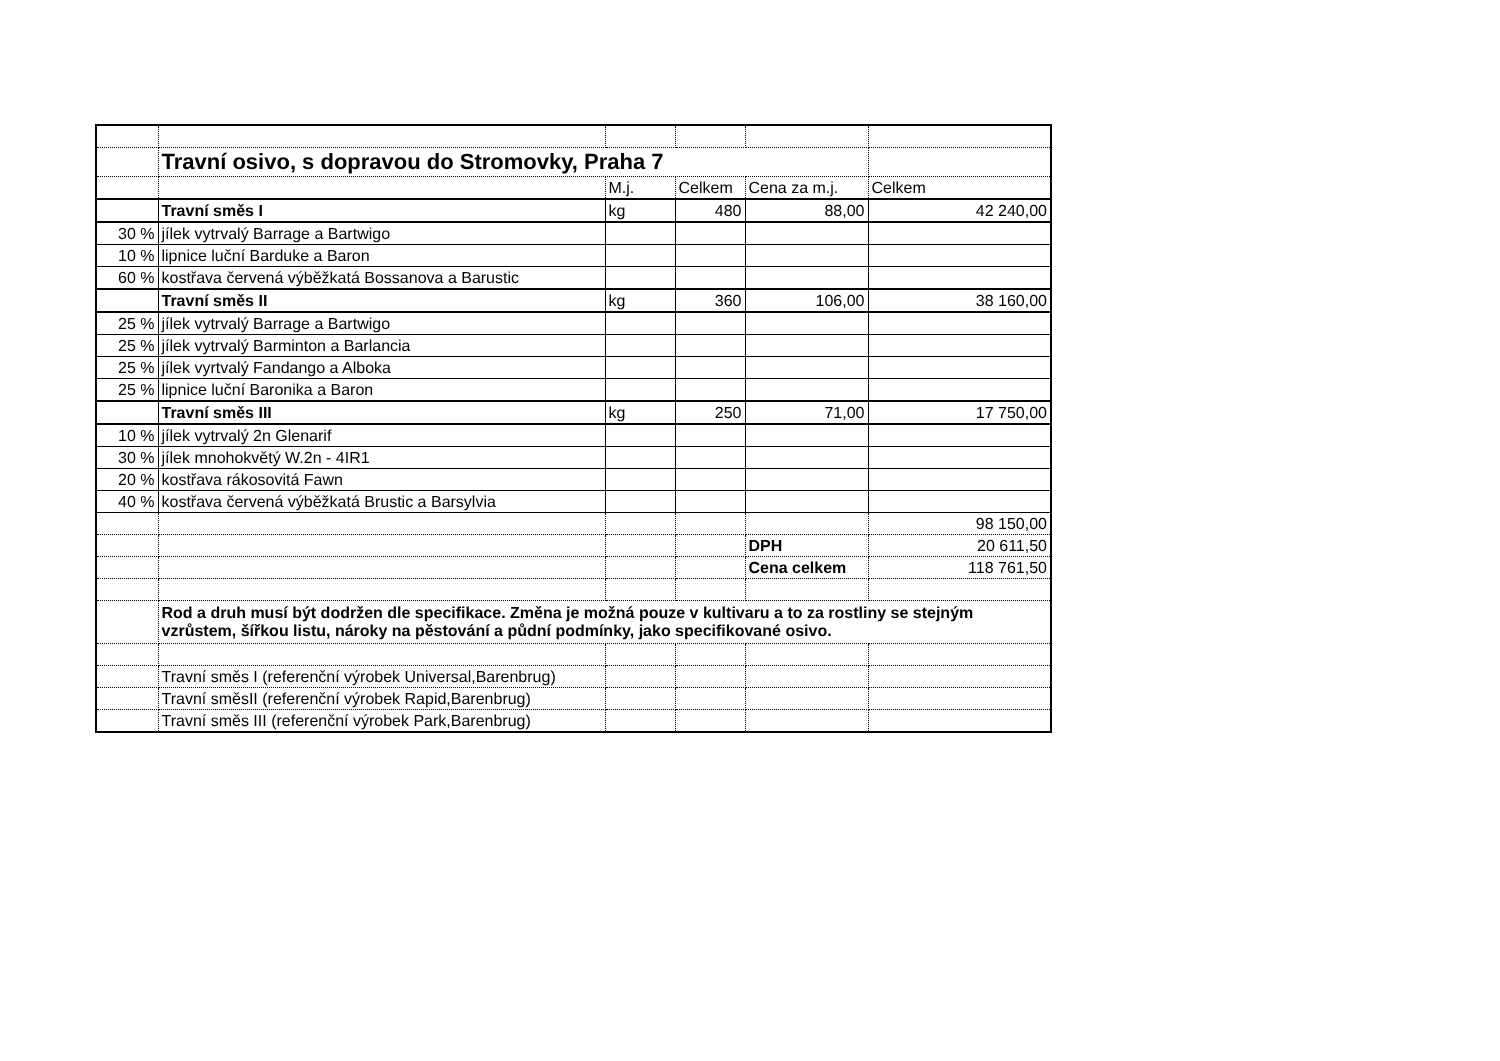| | Travní osivo, s dopravou do Stromovky, Praha 7 | | | | |
| | | M.j. | Celkem | Cena za m.j. | Celkem |
| | Travní směs I | kg | 480 | 88,00 | 42 240,00 |
| 30 % | jílek vytrvalý Barrage a Bartwigo | | | | |
| 10 % | lipnice luční Barduke a Baron | | | | |
| 60 % | kostřava červená výběžkatá Bossanova a Barustic | | | | |
| | Travní směs II | kg | 360 | 106,00 | 38 160,00 |
| 25 % | jílek vytrvalý Barrage a Bartwigo | | | | |
| 25 % | jílek vytrvalý Barminton a Barlancia | | | | |
| 25 % | jílek vyrtvalý Fandango a Alboka | | | | |
| 25 % | lipnice luční Baronika a Baron | | | | |
| | Travní směs III | kg | 250 | 71,00 | 17 750,00 |
| 10 % | jílek vytrvalý 2n Glenarif | | | | |
| 30 % | jílek mnohokvětý W.2n - 4IR1 | | | | |
| 20 % | kostřava rákosovitá Fawn | | | | |
| 40 % | kostřava červená výběžkatá Brustic a Barsylvia | | | | |
| | | | | | 98 150,00 |
| | | | | DPH | 20 611,50 |
| | | | | Cena celkem | 118 761,50 |
| | Rod a druh musí být dodržen dle specifikace. Změna je možná pouze v kultivaru a to za rostliny se stejným vzrůstem, šířkou listu, nároky na pěstování a půdní podmínky, jako specifikované osivo. | | | | |
| | Travní směs I (referenční výrobek Universal,Barenbrug) | | | | |
| | Travní směsII (referenční výrobek Rapid,Barenbrug) | | | | |
| | Travní směs III (referenční výrobek Park,Barenbrug) | | | | |